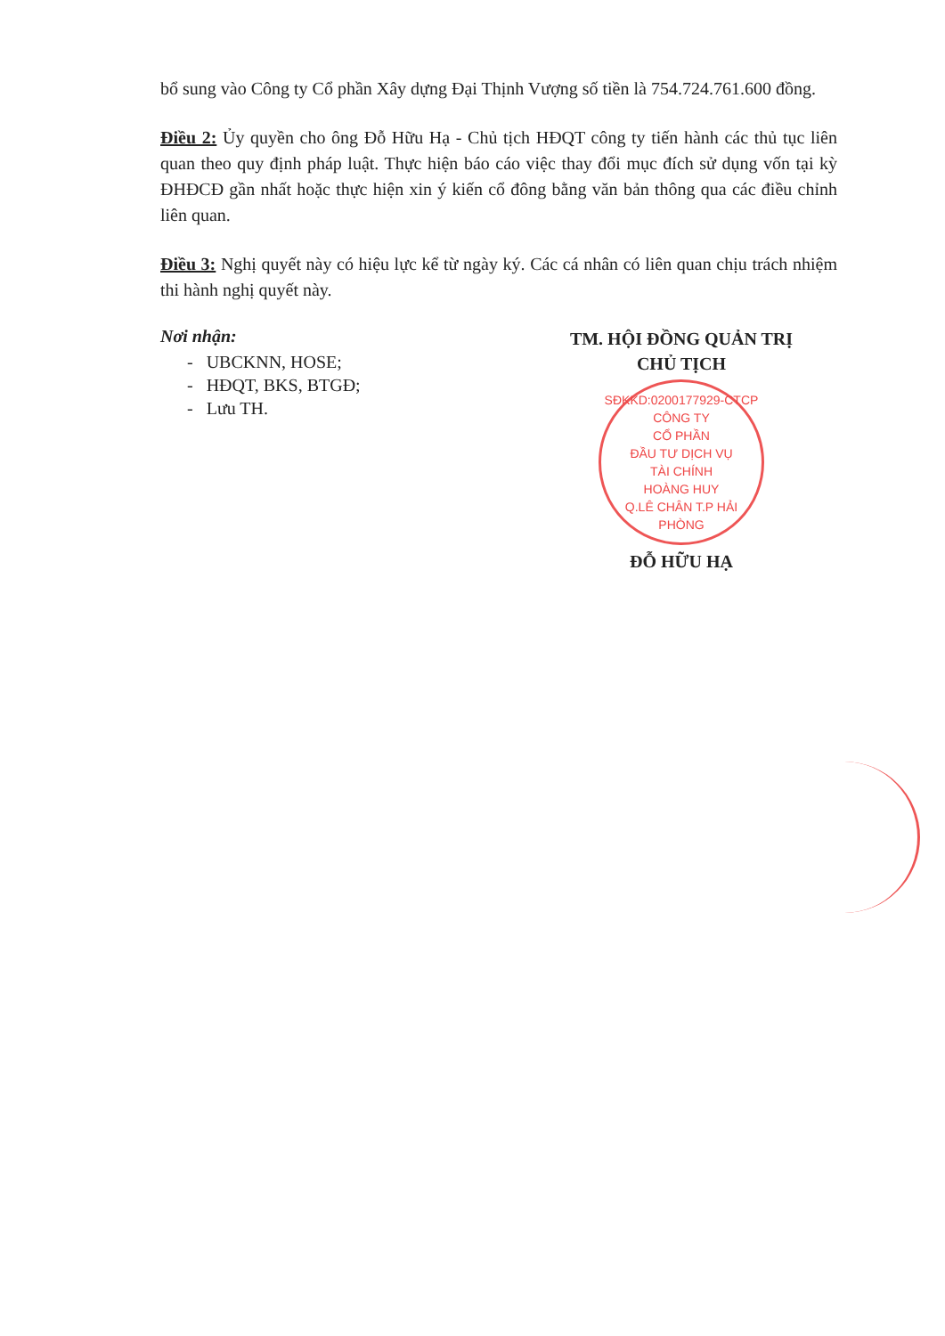bổ sung vào Công ty Cổ phần Xây dựng Đại Thịnh Vượng số tiền là 754.724.761.600 đồng.
Điều 2: Ủy quyền cho ông Đỗ Hữu Hạ - Chủ tịch HĐQT công ty tiến hành các thủ tục liên quan theo quy định pháp luật. Thực hiện báo cáo việc thay đổi mục đích sử dụng vốn tại kỳ ĐHĐCĐ gần nhất hoặc thực hiện xin ý kiến cổ đông bằng văn bản thông qua các điều chỉnh liên quan.
Điều 3: Nghị quyết này có hiệu lực kể từ ngày ký. Các cá nhân có liên quan chịu trách nhiệm thi hành nghị quyết này.
Nơi nhận:
- UBCKNN, HOSE;
- HĐQT, BKS, BTGĐ;
- Lưu TH.
TM. HỘI ĐỒNG QUẢN TRỊ
CHỦ TỊCH
SĐKKD:0200177929-CTCP
CÔNG TY
CỔ PHẦN
ĐẦU TƯ DỊCH VỤ
TÀI CHÍNH
HOÀNG HUY
Q.LÊ CHÂN T.P HẢI PHÒNG
ĐỖ HỮU HẠ